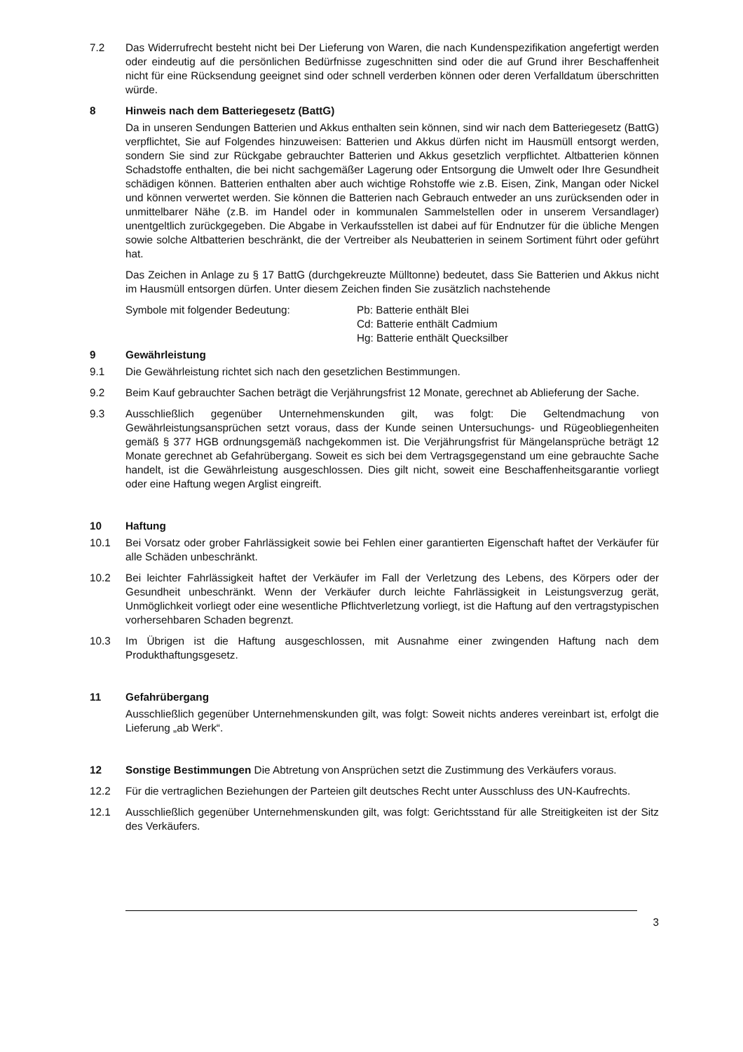7.2 Das Widerrufrecht besteht nicht bei Der Lieferung von Waren, die nach Kundenspezifikation angefertigt werden oder eindeutig auf die persönlichen Bedürfnisse zugeschnitten sind oder die auf Grund ihrer Beschaffenheit nicht für eine Rücksendung geeignet sind oder schnell verderben können oder deren Verfalldatum überschritten würde.
8 Hinweis nach dem Batteriegesetz (BattG)
Da in unseren Sendungen Batterien und Akkus enthalten sein können, sind wir nach dem Batteriegesetz (BattG) verpflichtet, Sie auf Folgendes hinzuweisen: Batterien und Akkus dürfen nicht im Hausmüll entsorgt werden, sondern Sie sind zur Rückgabe gebrauchter Batterien und Akkus gesetzlich verpflichtet. Altbatterien können Schadstoffe enthalten, die bei nicht sachgemäßer Lagerung oder Entsorgung die Umwelt oder Ihre Gesundheit schädigen können. Batterien enthalten aber auch wichtige Rohstoffe wie z.B. Eisen, Zink, Mangan oder Nickel und können verwertet werden. Sie können die Batterien nach Gebrauch entweder an uns zurücksenden oder in unmittelbarer Nähe (z.B. im Handel oder in kommunalen Sammelstellen oder in unserem Versandlager) unentgeltlich zurückgegeben. Die Abgabe in Verkaufsstellen ist dabei auf für Endnutzer für die übliche Mengen sowie solche Altbatterien beschränkt, die der Vertreiber als Neubatterien in seinem Sortiment führt oder geführt hat.
Das Zeichen in Anlage zu § 17 BattG (durchgekreuzte Mülltonne) bedeutet, dass Sie Batterien und Akkus nicht im Hausmüll entsorgen dürfen. Unter diesem Zeichen finden Sie zusätzlich nachstehende
Symbole mit folgender Bedeutung: Pb: Batterie enthält Blei
Cd: Batterie enthält Cadmium
Hg: Batterie enthält Quecksilber
9 Gewährleistung
9.1 Die Gewährleistung richtet sich nach den gesetzlichen Bestimmungen.
9.2 Beim Kauf gebrauchter Sachen beträgt die Verjährungsfrist 12 Monate, gerechnet ab Ablieferung der Sache.
9.3 Ausschließlich gegenüber Unternehmenskunden gilt, was folgt: Die Geltendmachung von Gewährleistungsansprüchen setzt voraus, dass der Kunde seinen Untersuchungs- und Rügeobliegenheiten gemäß § 377 HGB ordnungsgemäß nachgekommen ist. Die Verjährungsfrist für Mängelansprüche beträgt 12 Monate gerechnet ab Gefahrübergang. Soweit es sich bei dem Vertragsgegenstand um eine gebrauchte Sache handelt, ist die Gewährleistung ausgeschlossen. Dies gilt nicht, soweit eine Beschaffenheitsgarantie vorliegt oder eine Haftung wegen Arglist eingreift.
10 Haftung
10.1 Bei Vorsatz oder grober Fahrlässigkeit sowie bei Fehlen einer garantierten Eigenschaft haftet der Verkäufer für alle Schäden unbeschränkt.
10.2 Bei leichter Fahrlässigkeit haftet der Verkäufer im Fall der Verletzung des Lebens, des Körpers oder der Gesundheit unbeschränkt. Wenn der Verkäufer durch leichte Fahrlässigkeit in Leistungsverzug gerät, Unmöglichkeit vorliegt oder eine wesentliche Pflichtverletzung vorliegt, ist die Haftung auf den vertragstypischen vorhersehbaren Schaden begrenzt.
10.3 Im Übrigen ist die Haftung ausgeschlossen, mit Ausnahme einer zwingenden Haftung nach dem Produkthaftungsgesetz.
11 Gefahrübergang
Ausschließlich gegenüber Unternehmenskunden gilt, was folgt: Soweit nichts anderes vereinbart ist, erfolgt die Lieferung „ab Werk“.
12 Sonstige Bestimmungen Die Abtretung von Ansprüchen setzt die Zustimmung des Verkäufers voraus.
12.2 Für die vertraglichen Beziehungen der Parteien gilt deutsches Recht unter Ausschluss des UN-Kaufrechts.
12.1 Ausschließlich gegenüber Unternehmenskunden gilt, was folgt: Gerichtsstand für alle Streitigkeiten ist der Sitz des Verkäufers.
3